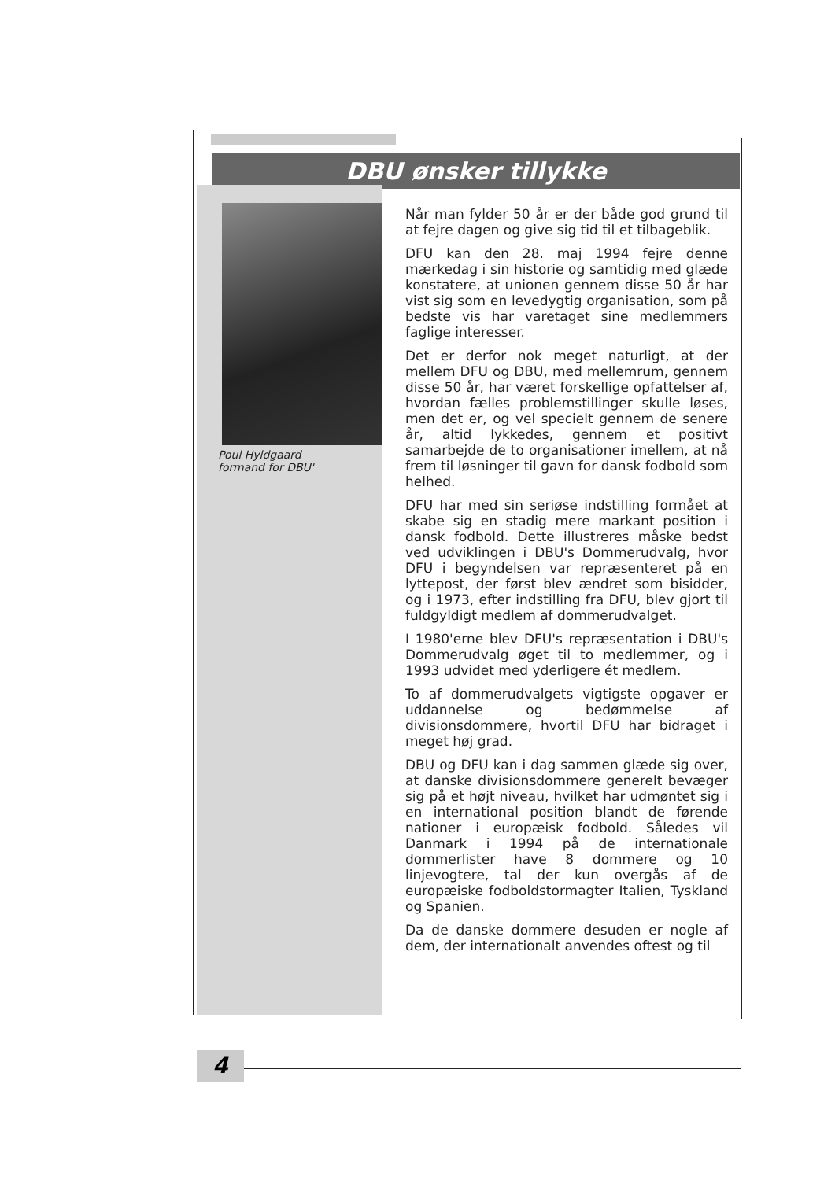DBU ønsker tillykke
Poul Hyldgaard
formand for DBU'
Når man fylder 50 år er der både god grund til at fejre dagen og give sig tid til et tilbageblik.
DFU kan den 28. maj 1994 fejre denne mærkedag i sin historie og samtidig med glæde konstatere, at unionen gennem disse 50 år har vist sig som en levedygtig organisation, som på bedste vis har varetaget sine medlemmers faglige interesser.
Det er derfor nok meget naturligt, at der mellem DFU og DBU, med mellemrum, gennem disse 50 år, har været forskellige opfattelser af, hvordan fælles problemstillinger skulle løses, men det er, og vel specielt gennem de senere år, altid lykkedes, gennem et positivt samarbejde de to organisationer imellem, at nå frem til løsninger til gavn for dansk fodbold som helhed.
DFU har med sin seriøse indstilling formået at skabe sig en stadig mere markant position i dansk fodbold. Dette illustreres måske bedst ved udviklingen i DBU's Dommerudvalg, hvor DFU i begyndelsen var repræsenteret på en lyttepost, der først blev ændret som bisidder, og i 1973, efter indstilling fra DFU, blev gjort til fuldgyldigt medlem af dommerudvalget.
I 1980'erne blev DFU's repræsentation i DBU's Dommerudvalg øget til to medlemmer, og i 1993 udvidet med yderligere ét medlem.
To af dommerudvalgets vigtigste opgaver er uddannelse og bedømmelse af divisionsdommere, hvortil DFU har bidraget i meget høj grad.
DBU og DFU kan i dag sammen glæde sig over, at danske divisionsdommere generelt bevæger sig på et højt niveau, hvilket har udmøntet sig i en international position blandt de førende nationer i europæisk fodbold. Således vil Danmark i 1994 på de internationale dommerlister have 8 dommere og 10 linjevogtere, tal der kun overgås af de europæiske fodboldstormagter Italien, Tyskland og Spanien.
Da de danske dommere desuden er nogle af dem, der internationalt anvendes oftest og til
4